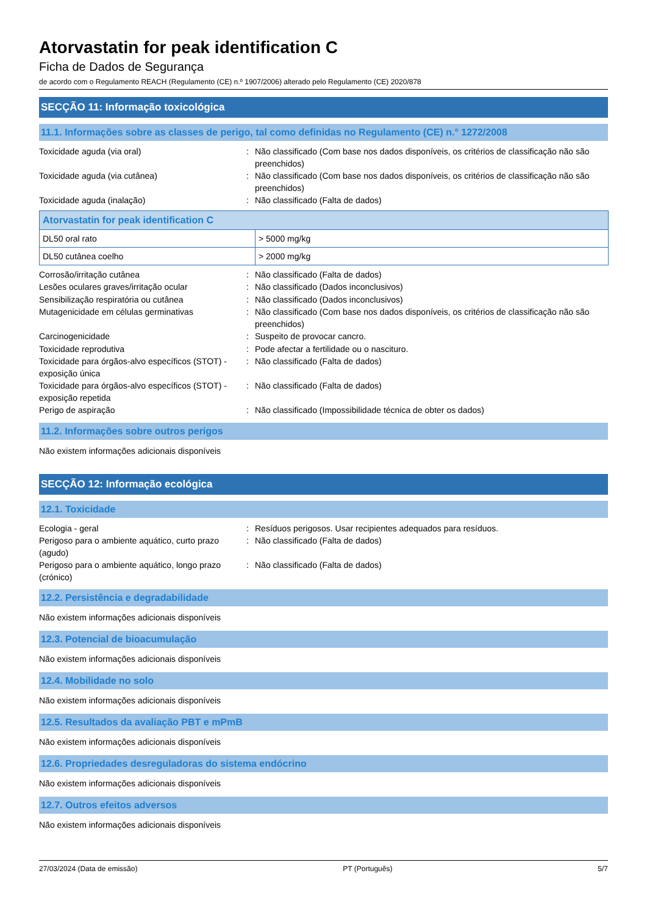Atorvastatin for peak identification C
Ficha de Dados de Segurança
de acordo com o Regulamento REACH (Regulamento (CE) n.º 1907/2006) alterado pelo Regulamento (CE) 2020/878
SECÇÃO 11: Informação toxicológica
11.1. Informações sobre as classes de perigo, tal como definidas no Regulamento (CE) n.° 1272/2008
Toxicidade aguda (via oral) : Não classificado (Com base nos dados disponíveis, os critérios de classificação não são preenchidos)
Toxicidade aguda (via cutânea) : Não classificado (Com base nos dados disponíveis, os critérios de classificação não são preenchidos)
Toxicidade aguda (inalação) : Não classificado (Falta de dados)
| Atorvastatin for peak identification C | |
| --- | --- |
| DL50 oral rato | > 5000 mg/kg |
| DL50 cutânea coelho | > 2000 mg/kg |
Corrosão/irritação cutânea : Não classificado (Falta de dados)
Lesões oculares graves/irritação ocular : Não classificado (Dados inconclusivos)
Sensibilização respiratória ou cutânea : Não classificado (Dados inconclusivos)
Mutagenicidade em células germinativas : Não classificado (Com base nos dados disponíveis, os critérios de classificação não são preenchidos)
Carcinogenicidade : Suspeito de provocar cancro.
Toxicidade reprodutiva : Pode afectar a fertilidade ou o nascituro.
Toxicidade para órgãos-alvo específicos (STOT) - exposição única
: Não classificado (Falta de dados)
Toxicidade para órgãos-alvo específicos (STOT) - exposição repetida
: Não classificado (Falta de dados)
Perigo de aspiração : Não classificado (Impossibilidade técnica de obter os dados)
11.2. Informações sobre outros perigos
Não existem informações adicionais disponíveis
SECÇÃO 12: Informação ecológica
12.1. Toxicidade
Ecologia - geral : Resíduos perigosos. Usar recipientes adequados para resíduos.
Perigoso para o ambiente aquático, curto prazo (agudo)
: Não classificado (Falta de dados)
Perigoso para o ambiente aquático, longo prazo (crónico)
: Não classificado (Falta de dados)
12.2. Persistência e degradabilidade
Não existem informações adicionais disponíveis
12.3. Potencial de bioacumulação
Não existem informações adicionais disponíveis
12.4. Mobilidade no solo
Não existem informações adicionais disponíveis
12.5. Resultados da avaliação PBT e mPmB
Não existem informações adicionais disponíveis
12.6. Propriedades desreguladoras do sistema endócrino
Não existem informações adicionais disponíveis
12.7. Outros efeitos adversos
Não existem informações adicionais disponíveis
27/03/2024 (Data de emissão) PT (Português) 5/7